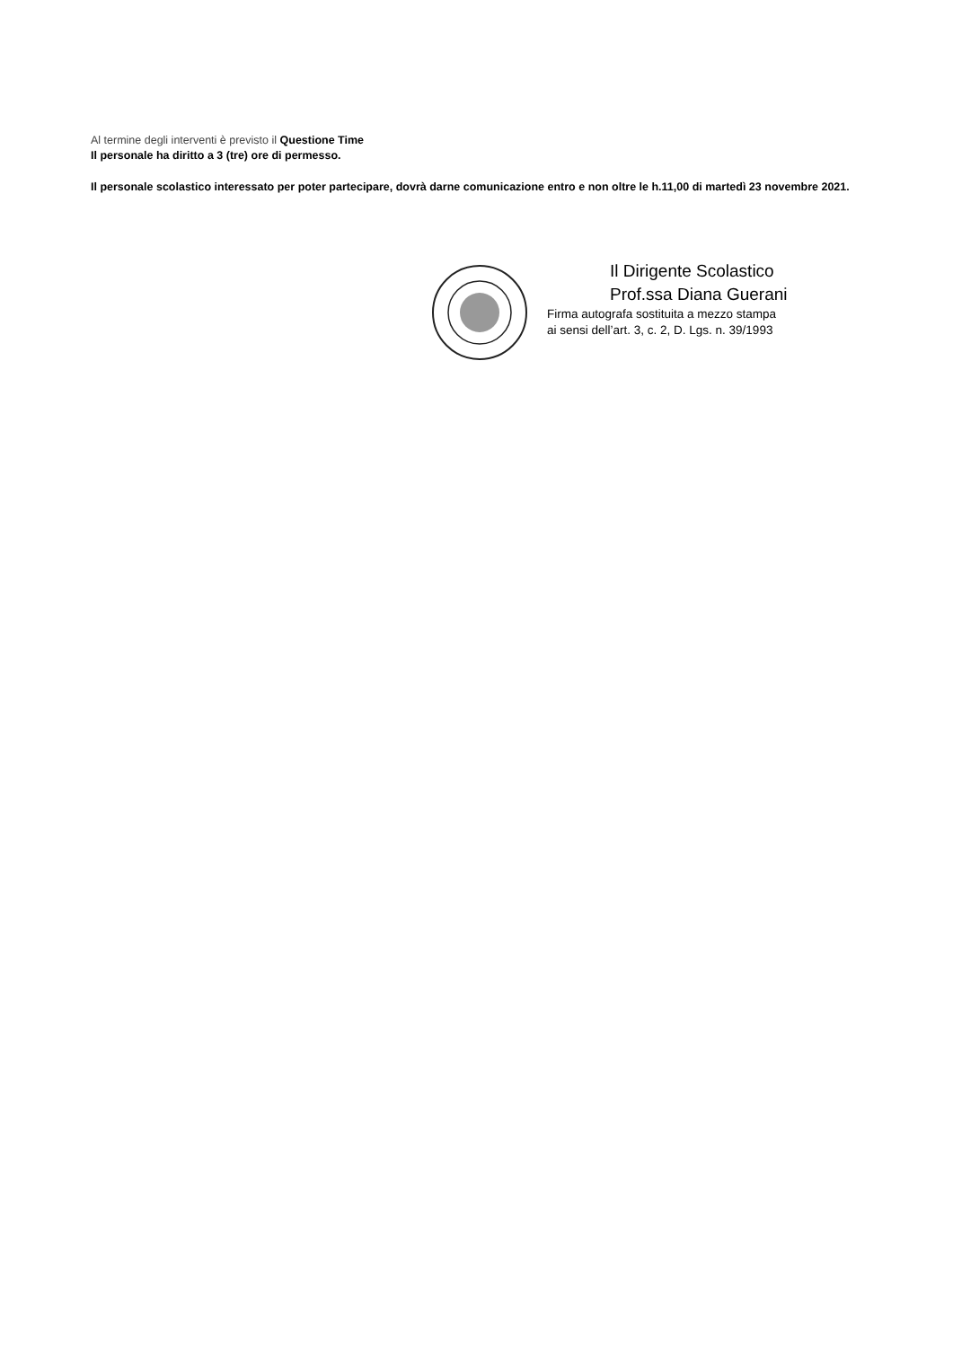Al termine degli interventi è previsto il Questione Time
Il personale ha diritto a 3 (tre) ore di permesso.
Il personale scolastico interessato per poter partecipare, dovrà darne comunicazione entro e non oltre le h.11,00 di martedì 23 novembre 2021.
Il Dirigente Scolastico
Prof.ssa Diana Guerani
Firma autografa sostituita a mezzo stampa
ai sensi dell’art. 3, c. 2, D. Lgs. n. 39/1993